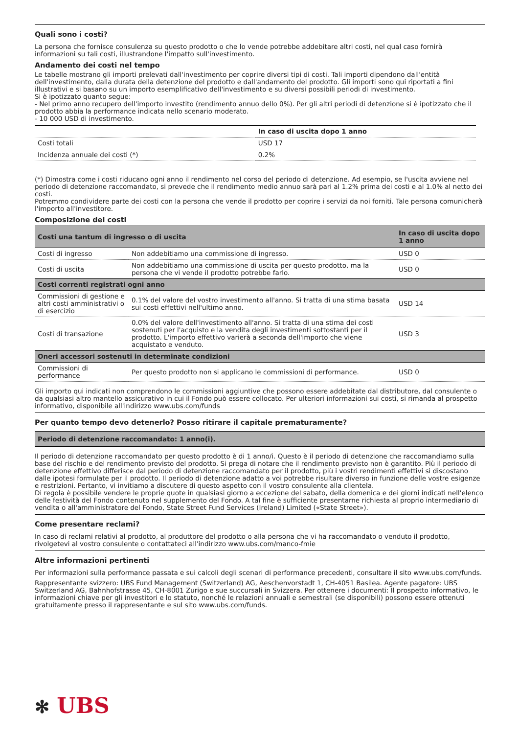Quali sono i costi?
La persona che fornisce consulenza su questo prodotto o che lo vende potrebbe addebitare altri costi, nel qual caso fornirà informazioni su tali costi, illustrandone l'impatto sull'investimento.
Andamento dei costi nel tempo
Le tabelle mostrano gli importi prelevati dall'investimento per coprire diversi tipi di costi. Tali importi dipendono dall'entità dell'investimento, dalla durata della detenzione del prodotto e dall'andamento del prodotto. Gli importi sono qui riportati a fini illustrativi e si basano su un importo esemplificativo dell'investimento e su diversi possibili periodi di investimento.
Si è ipotizzato quanto segue:
- Nel primo anno recupero dell'importo investito (rendimento annuo dello 0%). Per gli altri periodi di detenzione si è ipotizzato che il prodotto abbia la performance indicata nello scenario moderato.
- 10 000 USD di investimento.
| | In caso di uscita dopo 1 anno |
| --- | --- |
| Costi totali | USD 17 |
| Incidenza annuale dei costi (*) | 0.2% |
(*) Dimostra come i costi riducano ogni anno il rendimento nel corso del periodo di detenzione. Ad esempio, se l'uscita avviene nel periodo di detenzione raccomandato, si prevede che il rendimento medio annuo sarà pari al 1.2% prima dei costi e al 1.0% al netto dei costi.
Potremmo condividere parte dei costi con la persona che vende il prodotto per coprire i servizi da noi forniti. Tale persona comunicherà l'importo all'investitore.
Composizione dei costi
| Costi una tantum di ingresso o di uscita | | In caso di uscita dopo 1 anno |
| --- | --- | --- |
| Costi di ingresso | Non addebitiamo una commissione di ingresso. | USD 0 |
| Costi di uscita | Non addebitiamo una commissione di uscita per questo prodotto, ma la persona che vi vende il prodotto potrebbe farlo. | USD 0 |
| Costi correnti registrati ogni anno | | |
| Commissioni di gestione e altri costi amministrativi o di esercizio | 0.1% del valore del vostro investimento all'anno. Si tratta di una stima basata sui costi effettivi nell'ultimo anno. | USD 14 |
| Costi di transazione | 0.0% del valore dell'investimento all'anno. Si tratta di una stima dei costi sostenuti per l'acquisto e la vendita degli investimenti sottostanti per il prodotto. L'importo effettivo varierà a seconda dell'importo che viene acquistato e venduto. | USD 3 |
| Oneri accessori sostenuti in determinate condizioni | | |
| Commissioni di performance | Per questo prodotto non si applicano le commissioni di performance. | USD 0 |
Gli importo qui indicati non comprendono le commissioni aggiuntive che possono essere addebitate dal distributore, dal consulente o da qualsiasi altro mantello assicurativo in cui il Fondo può essere collocato. Per ulteriori informazioni sui costi, si rimanda al prospetto informativo, disponibile all'indirizzo www.ubs.com/funds
Per quanto tempo devo detenerlo? Posso ritirare il capitale prematuramente?
| Periodo di detenzione raccomandato: 1 anno(i). |
| --- |
Il periodo di detenzione raccomandato per questo prodotto è di 1 anno/i. Questo è il periodo di detenzione che raccomandiamo sulla base del rischio e del rendimento previsto del prodotto. Si prega di notare che il rendimento previsto non è garantito. Più il periodo di detenzione effettivo differisce dal periodo di detenzione raccomandato per il prodotto, più i vostri rendimenti effettivi si discostano dalle ipotesi formulate per il prodotto. Il periodo di detenzione adatto a voi potrebbe risultare diverso in funzione delle vostre esigenze e restrizioni. Pertanto, vi invitiamo a discutere di questo aspetto con il vostro consulente alla clientela.
Di regola è possibile vendere le proprie quote in qualsiasi giorno a eccezione del sabato, della domenica e dei giorni indicati nell'elenco delle festività del Fondo contenuto nel supplemento del Fondo. A tal fine è sufficiente presentarne richiesta al proprio intermediario di vendita o all'amministratore del Fondo, State Street Fund Services (Ireland) Limited («State Street»).
Come presentare reclami?
In caso di reclami relativi al prodotto, al produttore del prodotto o alla persona che vi ha raccomandato o venduto il prodotto, rivolgetevi al vostro consulente o contattateci all'indirizzo www.ubs.com/manco-fmie
Altre informazioni pertinenti
Per informazioni sulla performance passata e sui calcoli degli scenari di performance precedenti, consultare il sito www.ubs.com/funds.
Rappresentante svizzero: UBS Fund Management (Switzerland) AG, Aeschenvorstadt 1, CH-4051 Basilea. Agente pagatore: UBS Switzerland AG, Bahnhofstrasse 45, CH-8001 Zurigo e sue succursali in Svizzera. Per ottenere i documenti: Il prospetto informativo, le informazioni chiave per gli investitori e lo statuto, nonché le relazioni annuali e semestrali (se disponibili) possono essere ottenuti gratuitamente presso il rappresentante e sul sito www.ubs.com/funds.
✻ UBS